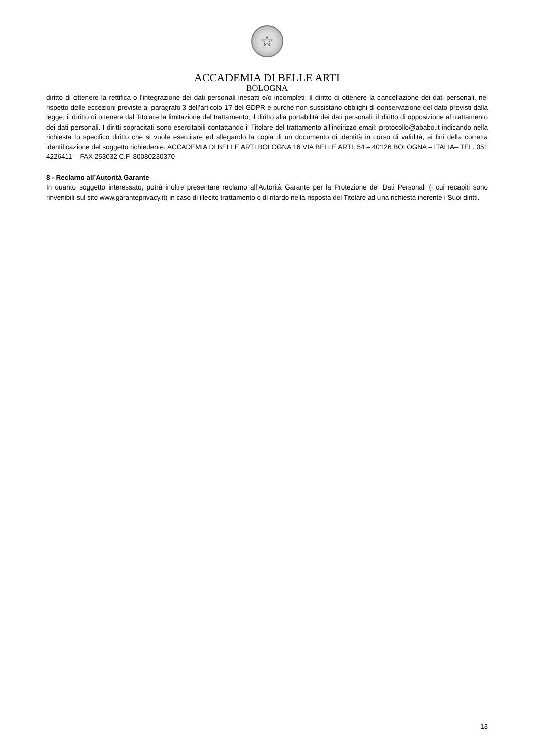☆
ACCADEMIA DI BELLE ARTI
BOLOGNA
diritto di ottenere la rettifica o l’integrazione dei dati personali inesatti e/o incompleti; il diritto di ottenere la cancellazione dei dati personali, nel rispetto delle eccezioni previste al paragrafo 3 dell’articolo 17 del GDPR e purché non sussistano obblighi di conservazione del dato previsti dalla legge; il diritto di ottenere dal Titolare la limitazione del trattamento; il diritto alla portabilità dei dati personali; il diritto di opposizione al trattamento dei dati personali. I diritti sopracitati sono esercitabili contattando il Titolare del trattamento all’indirizzo email: protocollo@ababo.it indicando nella richiesta lo specifico diritto che si vuole esercitare ed allegando la copia di un documento di identità in corso di validità, ai fini della corretta identificazione del soggetto richiedente. ACCADEMIA DI BELLE ARTI BOLOGNA 16 VIA BELLE ARTI, 54 – 40126 BOLOGNA – ITALIA– TEL. 051 4226411 – FAX 253032 C.F. 80080230370
8 - Reclamo all’Autorità Garante
In quanto soggetto interessato, potrà inoltre presentare reclamo all’Autorità Garante per la Protezione dei Dati Personali (i cui recapiti sono rinvenibili sul sito www.garanteprivacy.it) in caso di illecito trattamento o di ritardo nella risposta del Titolare ad una richiesta inerente i Suoi diritti.
13